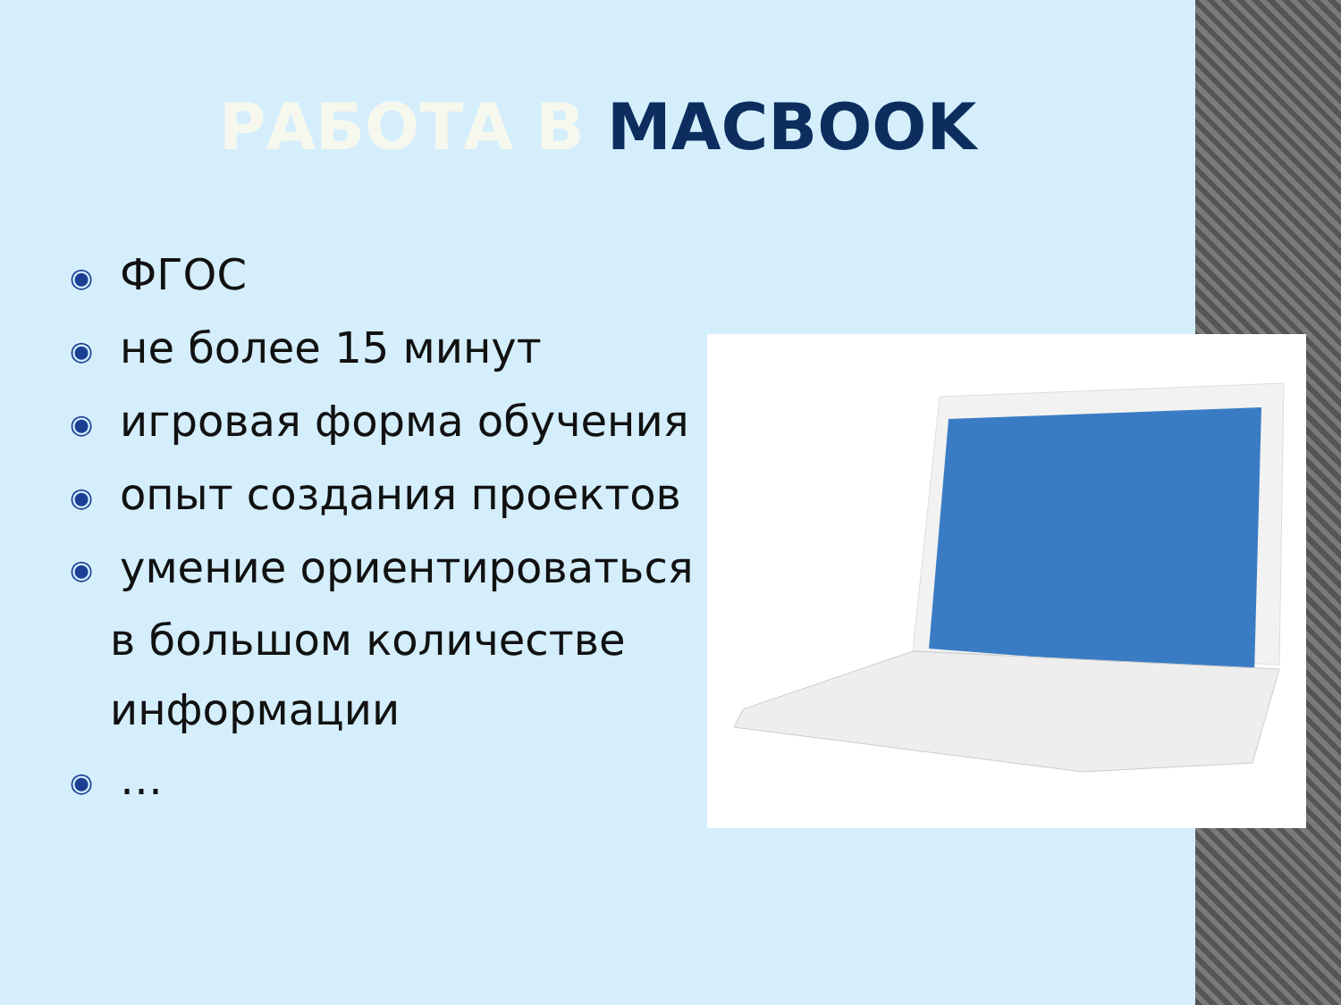РАБОТА В MACBOOK
◉ ФГОС
◉ не более 15 минут
◉ игровая форма обучения
◉ опыт создания проектов
◉ умение ориентироваться
в большом количестве
информации
◉ …